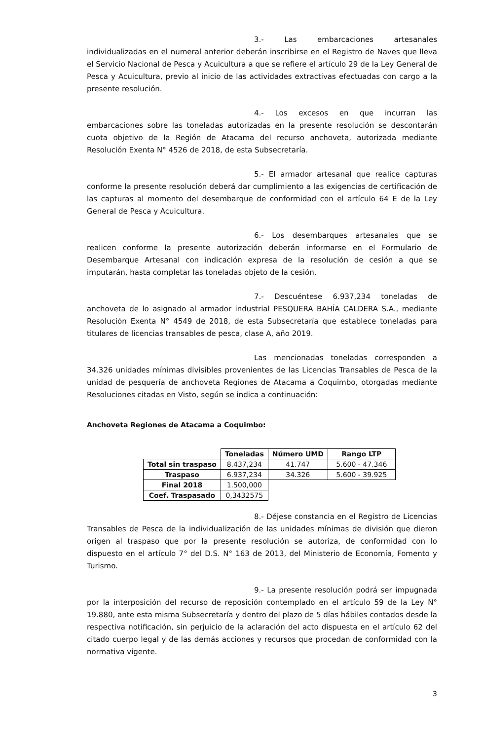3.- Las embarcaciones artesanales individualizadas en el numeral anterior deberán inscribirse en el Registro de Naves que lleva el Servicio Nacional de Pesca y Acuicultura a que se refiere el artículo 29 de la Ley General de Pesca y Acuicultura, previo al inicio de las actividades extractivas efectuadas con cargo a la presente resolución.
4.- Los excesos en que incurran las embarcaciones sobre las toneladas autorizadas en la presente resolución se descontarán cuota objetivo de la Región de Atacama del recurso anchoveta, autorizada mediante Resolución Exenta N° 4526 de 2018, de esta Subsecretaría.
5.- El armador artesanal que realice capturas conforme la presente resolución deberá dar cumplimiento a las exigencias de certificación de las capturas al momento del desembarque de conformidad con el artículo 64 E de la Ley General de Pesca y Acuicultura.
6.- Los desembarques artesanales que se realicen conforme la presente autorización deberán informarse en el Formulario de Desembarque Artesanal con indicación expresa de la resolución de cesión a que se imputarán, hasta completar las toneladas objeto de la cesión.
7.- Descuéntese 6.937,234 toneladas de anchoveta de lo asignado al armador industrial PESQUERA BAHÍA CALDERA S.A., mediante Resolución Exenta N° 4549 de 2018, de esta Subsecretaría que establece toneladas para titulares de licencias transables de pesca, clase A, año 2019.
Las mencionadas toneladas corresponden a 34.326 unidades mínimas divisibles provenientes de las Licencias Transables de Pesca de la unidad de pesquería de anchoveta Regiones de Atacama a Coquimbo, otorgadas mediante Resoluciones citadas en Visto, según se indica a continuación:
Anchoveta Regiones de Atacama a Coquimbo:
| | Toneladas | Número UMD | Rango LTP |
| Total sin traspaso | 8.437,234 | 41.747 | 5.600 - 47.346 |
| Traspaso | 6.937,234 | 34.326 | 5.600 - 39.925 |
| Final 2018 | 1.500,000 | | |
| Coef. Traspasado | 0,3432575 | | |
8.- Déjese constancia en el Registro de Licencias Transables de Pesca de la individualización de las unidades mínimas de división que dieron origen al traspaso que por la presente resolución se autoriza, de conformidad con lo dispuesto en el artículo 7° del D.S. N° 163 de 2013, del Ministerio de Economía, Fomento y Turismo.
9.- La presente resolución podrá ser impugnada por la interposición del recurso de reposición contemplado en el artículo 59 de la Ley N° 19.880, ante esta misma Subsecretaría y dentro del plazo de 5 días hábiles contados desde la respectiva notificación, sin perjuicio de la aclaración del acto dispuesta en el artículo 62 del citado cuerpo legal y de las demás acciones y recursos que procedan de conformidad con la normativa vigente.
3